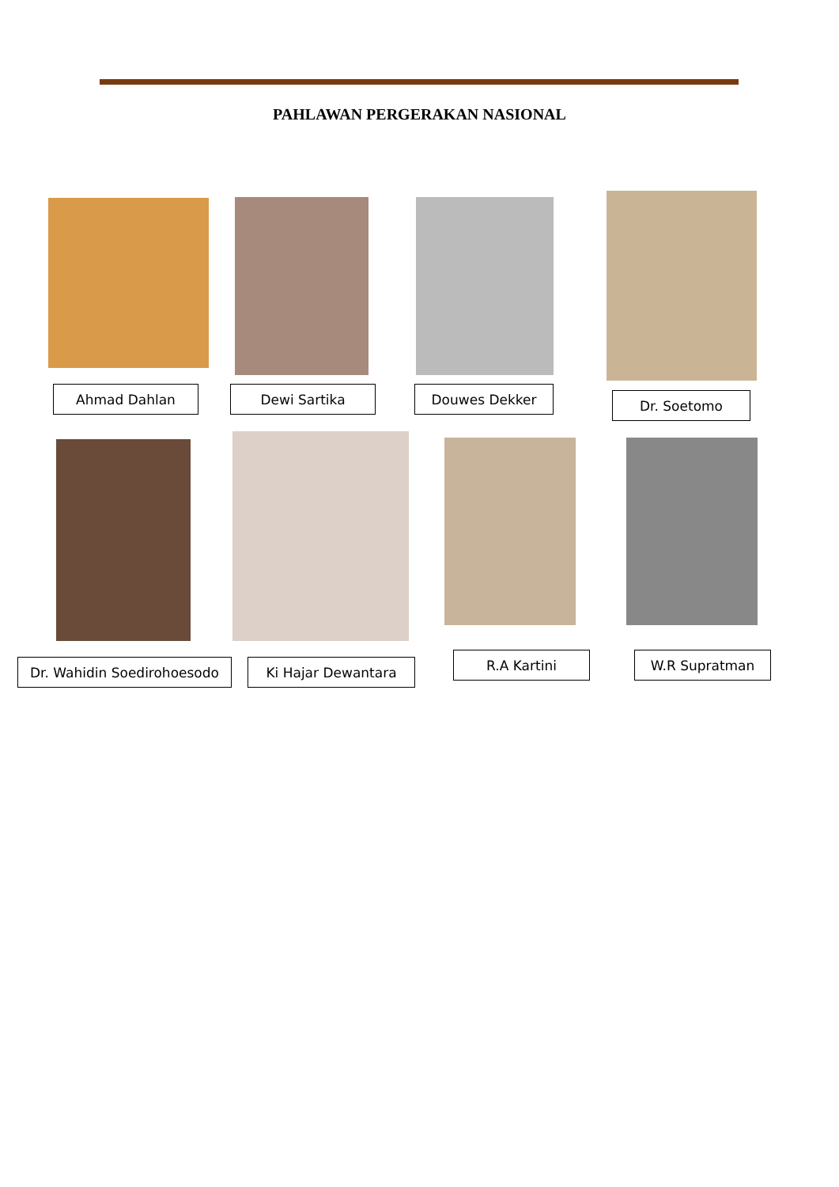PAHLAWAN PERGERAKAN NASIONAL
Ahmad Dahlan Dewi Sartika Douwes Dekker Dr. Soetomo
Dr. Wahidin Soedirohoesodo Ki Hajar Dewantara R.A Kartini W.R Supratman